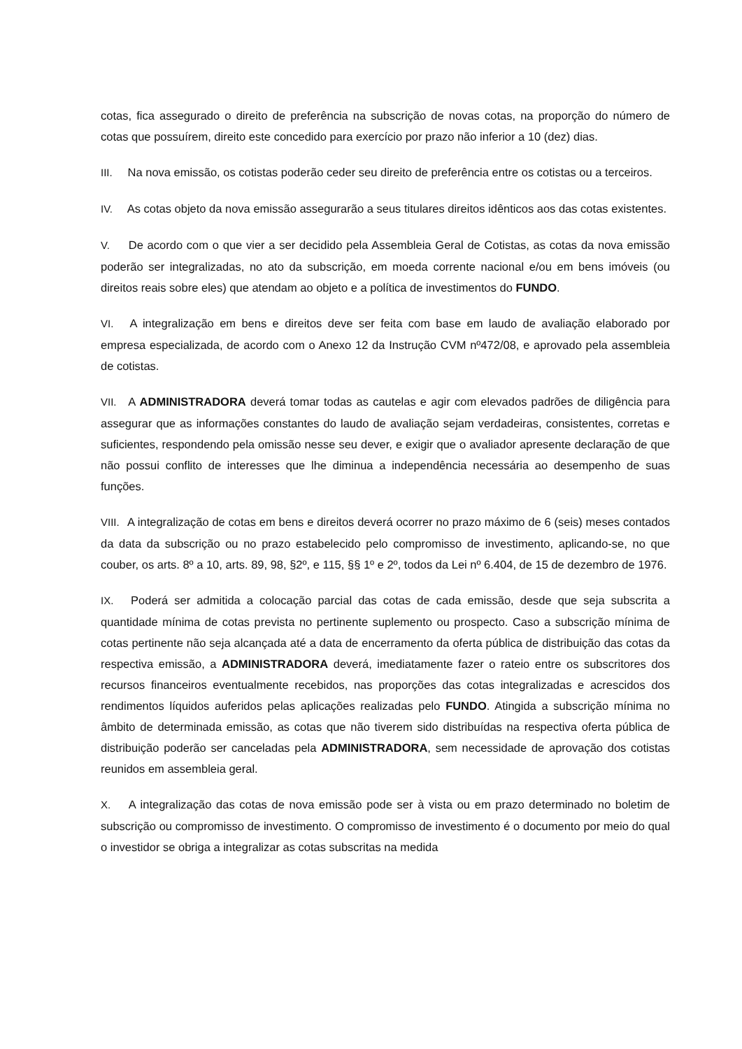cotas, fica assegurado o direito de preferência na subscrição de novas cotas, na proporção do número de cotas que possuírem, direito este concedido para exercício por prazo não inferior a 10 (dez) dias.
III. Na nova emissão, os cotistas poderão ceder seu direito de preferência entre os cotistas ou a terceiros.
IV. As cotas objeto da nova emissão assegurarão a seus titulares direitos idênticos aos das cotas existentes.
V. De acordo com o que vier a ser decidido pela Assembleia Geral de Cotistas, as cotas da nova emissão poderão ser integralizadas, no ato da subscrição, em moeda corrente nacional e/ou em bens imóveis (ou direitos reais sobre eles) que atendam ao objeto e a política de investimentos do FUNDO.
VI. A integralização em bens e direitos deve ser feita com base em laudo de avaliação elaborado por empresa especializada, de acordo com o Anexo 12 da Instrução CVM nº472/08, e aprovado pela assembleia de cotistas.
VII. A ADMINISTRADORA deverá tomar todas as cautelas e agir com elevados padrões de diligência para assegurar que as informações constantes do laudo de avaliação sejam verdadeiras, consistentes, corretas e suficientes, respondendo pela omissão nesse seu dever, e exigir que o avaliador apresente declaração de que não possui conflito de interesses que lhe diminua a independência necessária ao desempenho de suas funções.
VIII. A integralização de cotas em bens e direitos deverá ocorrer no prazo máximo de 6 (seis) meses contados da data da subscrição ou no prazo estabelecido pelo compromisso de investimento, aplicando-se, no que couber, os arts. 8º a 10, arts. 89, 98, §2º, e 115, §§ 1º e 2º, todos da Lei nº 6.404, de 15 de dezembro de 1976.
IX. Poderá ser admitida a colocação parcial das cotas de cada emissão, desde que seja subscrita a quantidade mínima de cotas prevista no pertinente suplemento ou prospecto. Caso a subscrição mínima de cotas pertinente não seja alcançada até a data de encerramento da oferta pública de distribuição das cotas da respectiva emissão, a ADMINISTRADORA deverá, imediatamente fazer o rateio entre os subscritores dos recursos financeiros eventualmente recebidos, nas proporções das cotas integralizadas e acrescidos dos rendimentos líquidos auferidos pelas aplicações realizadas pelo FUNDO. Atingida a subscrição mínima no âmbito de determinada emissão, as cotas que não tiverem sido distribuídas na respectiva oferta pública de distribuição poderão ser canceladas pela ADMINISTRADORA, sem necessidade de aprovação dos cotistas reunidos em assembleia geral.
X. A integralização das cotas de nova emissão pode ser à vista ou em prazo determinado no boletim de subscrição ou compromisso de investimento. O compromisso de investimento é o documento por meio do qual o investidor se obriga a integralizar as cotas subscritas na medida